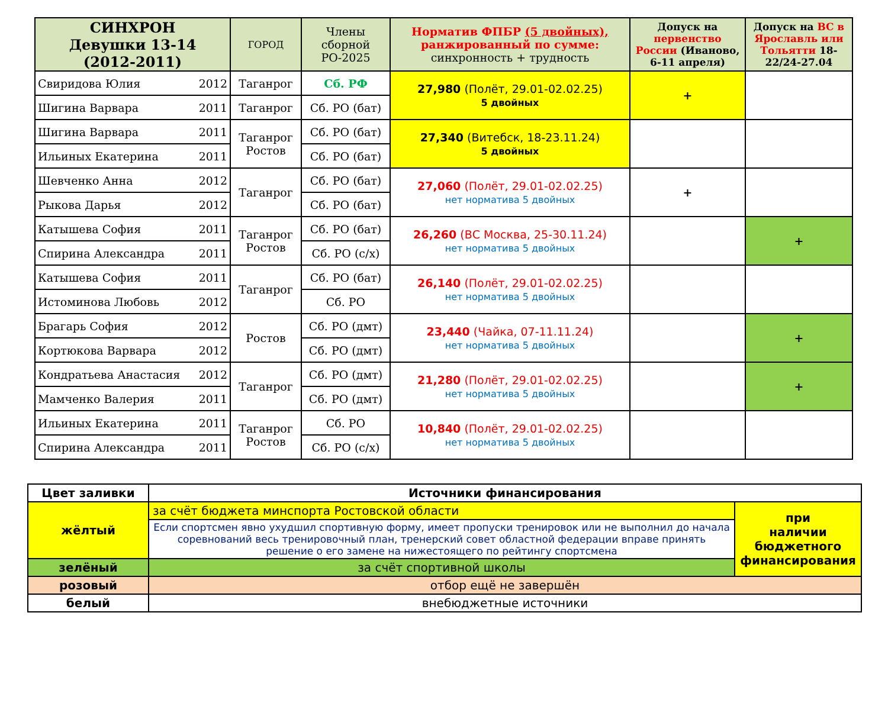| СИНХРОН Девушки 13-14 (2012-2011) | ГОРОД | Члены сборной РО-2025 | Норматив ФПБР (5 двойных), ранжированный по сумме: синхронность + трудность | Допуск на первенство России (Иваново, 6-11 апреля) | Допуск на ВС в Ярославль или Тольятти 18-22/24-27.04 |
| --- | --- | --- | --- | --- | --- |
| Свиридова Юлия 2012 | Таганрог | Сб. РФ | 27,980 (Полёт, 29.01-02.02.25) 5 двойных | + | |
| Шигина Варвара 2011 | Таганрог | Сб. РО (бат) | | | |
| Шигина Варвара 2011 | Таганрог Ростов | Сб. РО (бат) | 27,340 (Витебск, 18-23.11.24) 5 двойных | | |
| Ильиных Екатерина 2011 | | Сб. РО (бат) | | | |
| Шевченко Анна 2012 | Таганрог | Сб. РО (бат) | 27,060 (Полёт, 29.01-02.02.25) нет норматива 5 двойных | + | |
| Рыкова Дарья 2012 | | Сб. РО (бат) | | | |
| Катышева София 2011 | Таганрог Ростов | Сб. РО (бат) | 26,260 (ВС Москва, 25-30.11.24) нет норматива 5 двойных | | + |
| Спирина Александра 2011 | | Сб. РО (с/х) | | | |
| Катышева София 2011 | Таганрог | Сб. РО (бат) | 26,140 (Полёт, 29.01-02.02.25) нет норматива 5 двойных | | |
| Истоминова Любовь 2012 | | Сб. РО | | | |
| Брагарь София 2012 | Ростов | Сб. РО (дмт) | 23,440 (Чайка, 07-11.11.24) нет норматива 5 двойных | | + |
| Кортюкова Варвара 2012 | | Сб. РО (дмт) | | | |
| Кондратьева Анастасия 2012 | Таганрог | Сб. РО (дмт) | 21,280 (Полёт, 29.01-02.02.25) нет норматива 5 двойных | | + |
| Мамченко Валерия 2011 | | Сб. РО (дмт) | | | |
| Ильиных Екатерина 2011 | Таганрог Ростов | Сб. РО | 10,840 (Полёт, 29.01-02.02.25) нет норматива 5 двойных | | |
| Спирина Александра 2011 | | Сб. РО (с/х) | | | |
| Цвет заливки | Источники финансирования | |
| жёлтый | за счёт бюджета минспорта Ростовской области | при наличии бюджетного финансирования |
| | Если спортсмен явно ухудшил спортивную форму, имеет пропуски тренировок или не выполнил до начала соревнований весь тренировочный план, тренерский совет областной федерации вправе принять решение о его замене на нижестоящего по рейтингу спортсмена | |
| зелёный | за счёт спортивной школы | |
| розовый | отбор ещё не завершён | |
| белый | внебюджетные источники | |